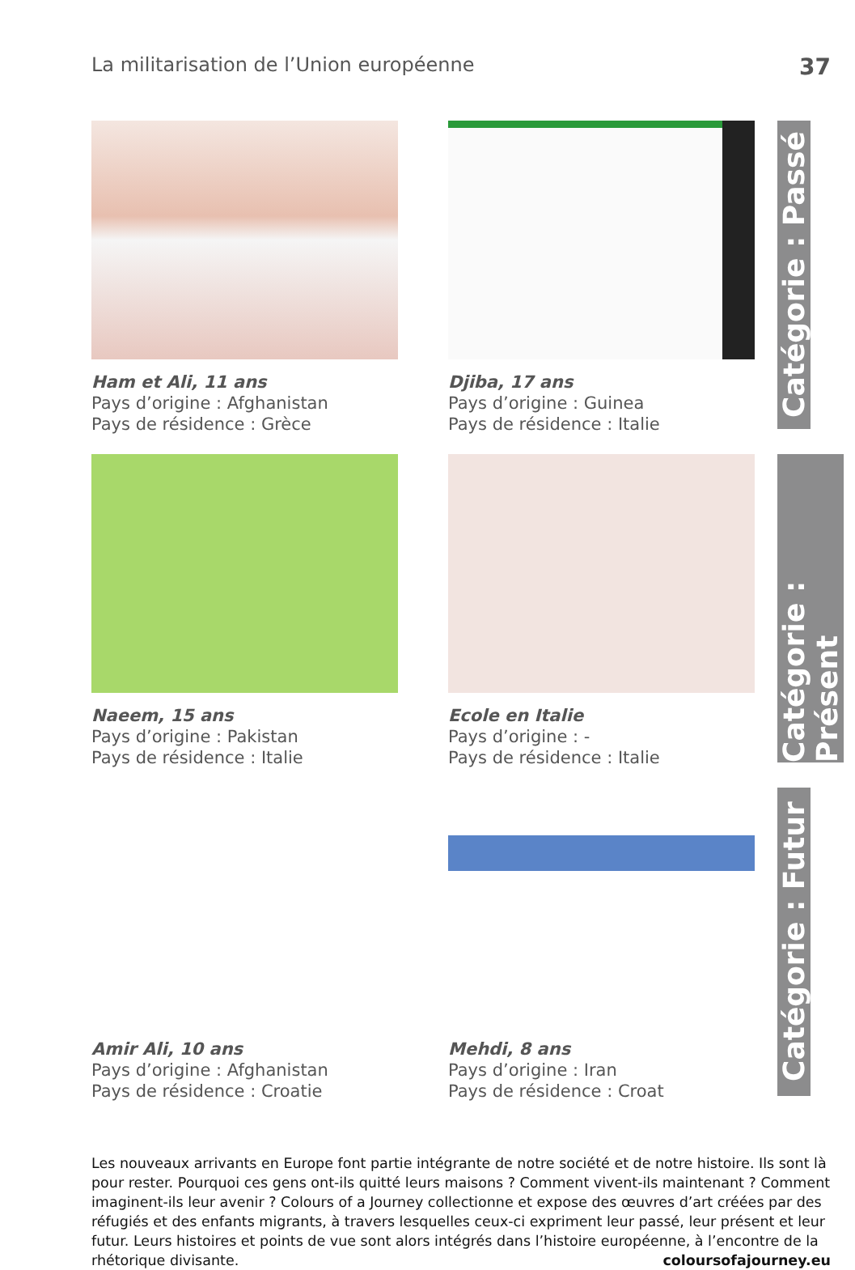La militarisation de l’Union européenne 37
Ham et Ali, 11 ans
Pays d’origine : Afghanistan
Pays de résidence : Grèce
Djiba, 17 ans
Pays d’origine : Guinea
Pays de résidence : Italie
Naeem, 15 ans
Pays d’origine : Pakistan
Pays de résidence : Italie
Ecole en Italie
Pays d’origine : -
Pays de résidence : Italie
Amir Ali, 10 ans
Pays d’origine : Afghanistan
Pays de résidence : Croatie
Mehdi, 8 ans
Pays d’origine : Iran
Pays de résidence : Croat
Catégorie : Passé
Catégorie : Présent
Catégorie : Futur
Les nouveaux arrivants en Europe font partie intégrante de notre société et de notre histoire. Ils sont là pour rester. Pourquoi ces gens ont-ils quitté leurs maisons ? Comment vivent-ils maintenant ? Comment imaginent-ils leur avenir ? Colours of a Journey collectionne et expose des œuvres d’art créées par des réfugiés et des enfants migrants, à travers lesquelles ceux-ci expriment leur passé, leur présent et leur futur. Leurs histoires et points de vue sont alors intégrés dans l’histoire européenne, à l’encontre de la rhétorique divisante. coloursofajourney.eu